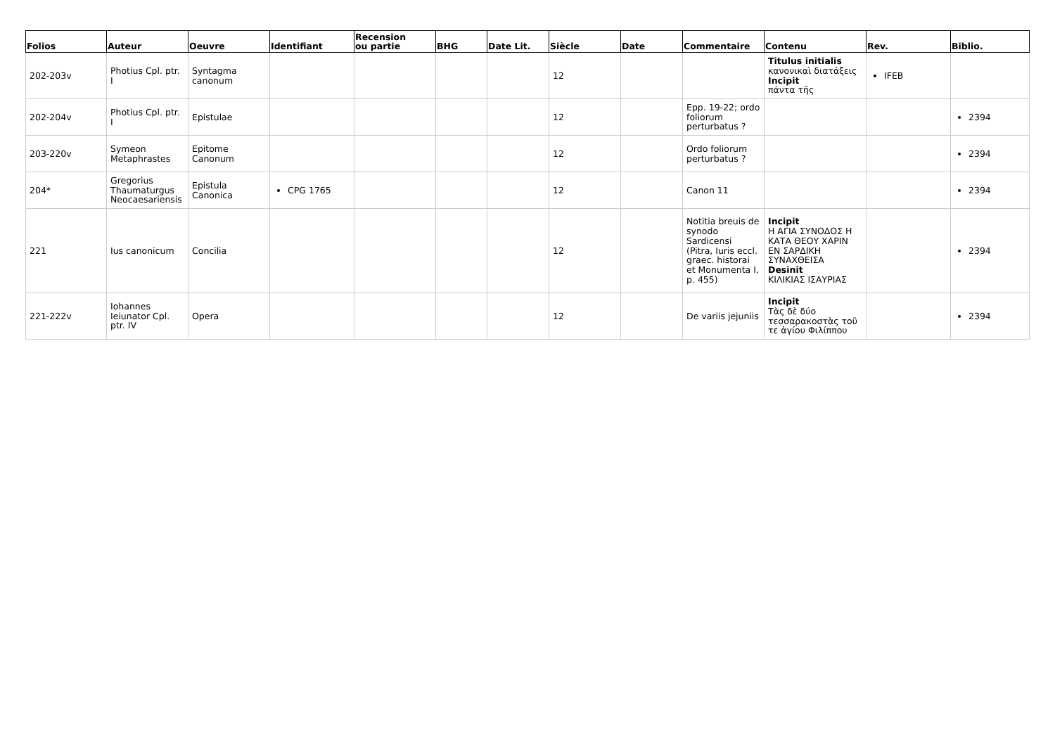| Folios | Auteur | Oeuvre | Identifiant | Recension ou partie | BHG | Date Lit. | Siècle | Date | Commentaire | Contenu | Rev. | Biblio. |
| --- | --- | --- | --- | --- | --- | --- | --- | --- | --- | --- | --- | --- |
| 202-203v | Photius Cpl. ptr. I | Syntagma canonum | | | | | 12 | | | Titulus initialis κανονικαὶ διατάξεις Incipit πάντα τῆς | IFEB | |
| 202-204v | Photius Cpl. ptr. I | Epistulae | | | | | 12 | | Epp. 19-22; ordo foliorum perturbatus ? | | | 2394 |
| 203-220v | Symeon Metaphrastes | Epitome Canonum | | | | | 12 | | Ordo foliorum perturbatus ? | | | 2394 |
| 204* | Gregorius Thaumaturgus Neocaesariensis | Epistula Canonica | CPG 1765 | | | | 12 | | Canon 11 | | | 2394 |
| 221 | Ius canonicum | Concilia | | | | | 12 | | Notitia breuis de synodo Sardicensi (Pitra, Iuris eccl. graec. historai et Monumenta I, p. 455) | Incipit Η ΑΓΙΑ ΣΥΝΟΔΟΣ Η ΚΑΤΑ ΘΕΟΥ ΧΑΡΙΝ ΕΝ ΣΑΡΔΙΚΗ ΣΥΝΑΧΘΕΙΣΑ Desinit ΚΙΛΙΚΙΑΣ ΙΣΑΥΡΙΑΣ | | 2394 |
| 221-222v | Iohannes Ieiunator Cpl. ptr. IV | Opera | | | | | 12 | | De variis jejuniis | Incipit Τὰς δὲ δύο τεσσαρακοστὰς τοῦ τε ἁγίου Φιλίππου | | 2394 |